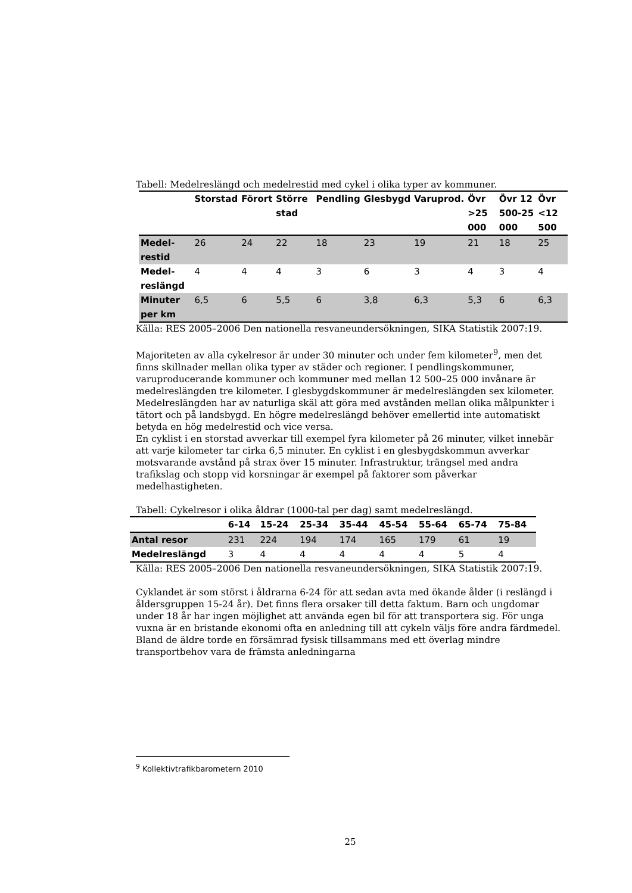Tabell: Medelreslängd och medelrestid med cykel i olika typer av kommuner.
| | Storstad | Förort | Större stad | Pendling | Glesbygd | Varuprod. | Övr >25 000 | Övr 12 500-25 000 | Övr <12 500 |
| --- | --- | --- | --- | --- | --- | --- | --- | --- | --- |
| Medel-restid | 26 | 24 | 22 | 18 | 23 | 19 | 21 | 18 | 25 |
| Medel-reslängd | 4 | 4 | 4 | 3 | 6 | 3 | 4 | 3 | 4 |
| Minuter per km | 6,5 | 6 | 5,5 | 6 | 3,8 | 6,3 | 5,3 | 6 | 6,3 |
Källa: RES 2005–2006 Den nationella resvaneundersökningen, SIKA Statistik 2007:19.
Majoriteten av alla cykelresor är under 30 minuter och under fem kilometer<sup>9</sup>, men det finns skillnader mellan olika typer av städer och regioner. I pendlingskommuner, varuproducerande kommuner och kommuner med mellan 12 500–25 000 invånare är medelreslängden tre kilometer. I glesbygdskommuner är medelreslängden sex kilometer. Medelreslängden har av naturliga skäl att göra med avstånden mellan olika målpunkter i tätort och på landsbygd. En högre medelreslängd behöver emellertid inte automatiskt betyda en hög medelrestid och vice versa.
En cyklist i en storstad avverkar till exempel fyra kilometer på 26 minuter, vilket innebär att varje kilometer tar cirka 6,5 minuter. En cyklist i en glesbygdskommun avverkar motsvarande avstånd på strax över 15 minuter. Infrastruktur, trängsel med andra trafikslag och stopp vid korsningar är exempel på faktorer som påverkar medelhastigheten.
Tabell: Cykelresor i olika åldrar (1000-tal per dag) samt medelreslängd.
| | 6-14 | 15-24 | 25-34 | 35-44 | 45-54 | 55-64 | 65-74 | 75-84 |
| --- | --- | --- | --- | --- | --- | --- | --- | --- |
| Antal resor | 231 | 224 | 194 | 174 | 165 | 179 | 61 | 19 |
| Medelreslängd | 3 | 4 | 4 | 4 | 4 | 4 | 5 | 4 |
Källa: RES 2005–2006 Den nationella resvaneundersökningen, SIKA Statistik 2007:19.
Cyklandet är som störst i åldrarna 6-24 för att sedan avta med ökande ålder (i reslängd i åldersgruppen 15-24 år). Det finns flera orsaker till detta faktum. Barn och ungdomar under 18 år har ingen möjlighet att använda egen bil för att transportera sig. För unga vuxna är en bristande ekonomi ofta en anledning till att cykeln väljs före andra färdmedel. Bland de äldre torde en försämrad fysisk tillsammans med ett överlag mindre transportbehov vara de främsta anledningarna
<sup>9</sup> Kollektivtrafikbarometern 2010
25